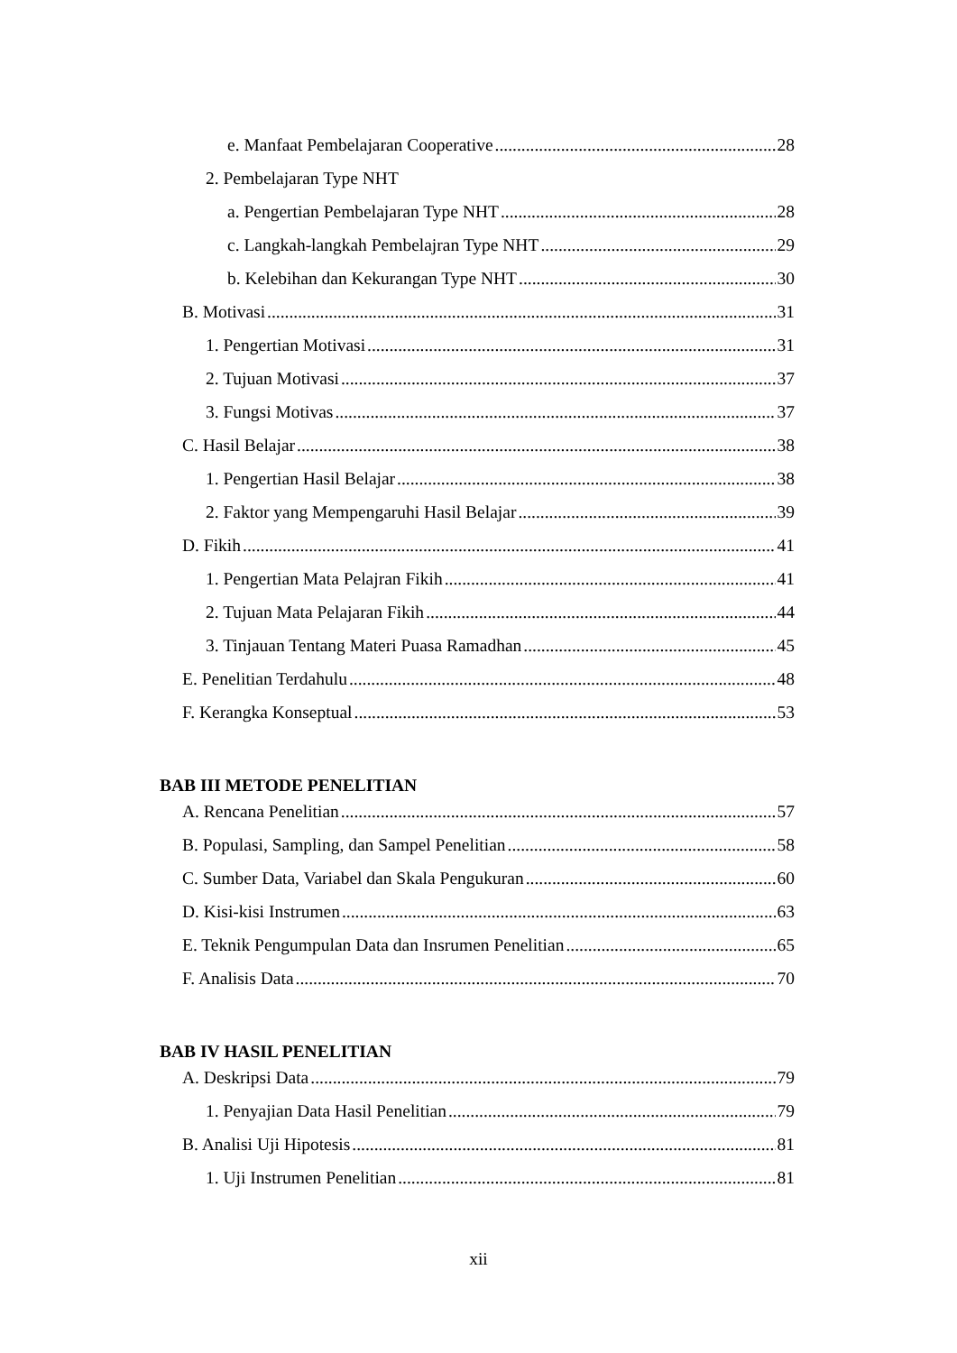e. Manfaat Pembelajaran Cooperative 28
2. Pembelajaran Type NHT
a. Pengertian Pembelajaran Type NHT 28
c. Langkah-langkah Pembelajran Type NHT 29
b. Kelebihan dan Kekurangan Type NHT 30
B. Motivasi 31
1. Pengertian Motivasi 31
2. Tujuan Motivasi 37
3. Fungsi Motivas 37
C. Hasil Belajar 38
1. Pengertian Hasil Belajar 38
2. Faktor yang Mempengaruhi Hasil Belajar 39
D. Fikih 41
1. Pengertian Mata Pelajran Fikih 41
2. Tujuan Mata Pelajaran Fikih 44
3. Tinjauan Tentang Materi Puasa Ramadhan 45
E. Penelitian Terdahulu 48
F. Kerangka Konseptual 53
BAB III METODE PENELITIAN
A. Rencana Penelitian 57
B. Populasi, Sampling, dan Sampel Penelitian 58
C. Sumber Data, Variabel dan Skala Pengukuran 60
D. Kisi-kisi Instrumen 63
E. Teknik Pengumpulan Data dan Insrumen Penelitian 65
F. Analisis Data 70
BAB IV HASIL PENELITIAN
A. Deskripsi Data 79
1. Penyajian Data Hasil Penelitian 79
B. Analisi Uji Hipotesis 81
1. Uji Instrumen Penelitian 81
xii